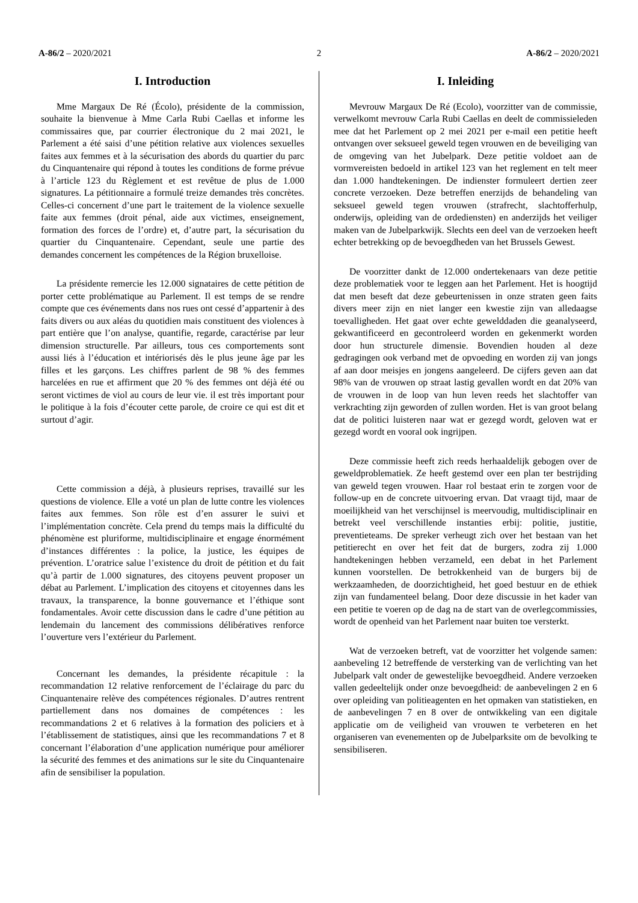A-86/2 – 2020/2021 2 A-86/2 – 2020/2021
I. Introduction
Mme Margaux De Ré (Écolo), présidente de la commission, souhaite la bienvenue à Mme Carla Rubi Caellas et informe les commissaires que, par courrier électronique du 2 mai 2021, le Parlement a été saisi d’une pétition relative aux violences sexuelles faites aux femmes et à la sécurisation des abords du quartier du parc du Cinquantenaire qui répond à toutes les conditions de forme prévue à l’article 123 du Règlement et est revêtue de plus de 1.000 signatures. La pétitionnaire a formulé treize demandes très concrètes. Celles-ci concernent d’une part le traitement de la violence sexuelle faite aux femmes (droit pénal, aide aux victimes, enseignement, formation des forces de l’ordre) et, d’autre part, la sécurisation du quartier du Cinquantenaire. Cependant, seule une partie des demandes concernent les compétences de la Région bruxelloise.
La présidente remercie les 12.000 signataires de cette pétition de porter cette problématique au Parlement. Il est temps de se rendre compte que ces événements dans nos rues ont cessé d’appartenir à des faits divers ou aux aléas du quotidien mais constituent des violences à part entière que l’on analyse, quantifie, regarde, caractérise par leur dimension structurelle. Par ailleurs, tous ces comportements sont aussi liés à l’éducation et intériorisés dès le plus jeune âge par les filles et les garçons. Les chiffres parlent de 98 % des femmes harcelées en rue et affirment que 20 % des femmes ont déjà été ou seront victimes de viol au cours de leur vie. il est très important pour le politique à la fois d’écouter cette parole, de croire ce qui est dit et surtout d’agir.
Cette commission a déjà, à plusieurs reprises, travaillé sur les questions de violence. Elle a voté un plan de lutte contre les violences faites aux femmes. Son rôle est d’en assurer le suivi et l’implémentation concrète. Cela prend du temps mais la difficulté du phénomène est pluriforme, multidisciplinaire et engage énormément d’instances différentes : la police, la justice, les équipes de prévention. L’oratrice salue l’existence du droit de pétition et du fait qu’à partir de 1.000 signatures, des citoyens peuvent proposer un débat au Parlement. L’implication des citoyens et citoyennes dans les travaux, la transparence, la bonne gouvernance et l’éthique sont fondamentales. Avoir cette discussion dans le cadre d’une pétition au lendemain du lancement des commissions délibératives renforce l’ouverture vers l’extérieur du Parlement.
Concernant les demandes, la présidente récapitule : la recommandation 12 relative renforcement de l’éclairage du parc du Cinquantenaire relève des compétences régionales. D’autres rentrent partiellement dans nos domaines de compétences : les recommandations 2 et 6 relatives à la formation des policiers et à l’établissement de statistiques, ainsi que les recommandations 7 et 8 concernant l’élaboration d’une application numérique pour améliorer la sécurité des femmes et des animations sur le site du Cinquantenaire afin de sensibiliser la population.
I. Inleiding
Mevrouw Margaux De Ré (Ecolo), voorzitter van de commissie, verwelkomt mevrouw Carla Rubi Caellas en deelt de commissieleden mee dat het Parlement op 2 mei 2021 per e-mail een petitie heeft ontvangen over seksueel geweld tegen vrouwen en de beveiliging van de omgeving van het Jubelpark. Deze petitie voldoet aan de vormvereisten bedoeld in artikel 123 van het reglement en telt meer dan 1.000 handtekeningen. De indienster formuleert dertien zeer concrete verzoeken. Deze betreffen enerzijds de behandeling van seksueel geweld tegen vrouwen (strafrecht, slachtofferhulp, onderwijs, opleiding van de ordediensten) en anderzijds het veiliger maken van de Jubelparkwijk. Slechts een deel van de verzoeken heeft echter betrekking op de bevoegdheden van het Brussels Gewest.
De voorzitter dankt de 12.000 ondertekenaars van deze petitie deze problematiek voor te leggen aan het Parlement. Het is hoogtijd dat men beseft dat deze gebeurtenissen in onze straten geen faits divers meer zijn en niet langer een kwestie zijn van alledaagse toevalligheden. Het gaat over echte gewelddaden die geanalyseerd, gekwantificeerd en gecontroleerd worden en gekenmerkt worden door hun structurele dimensie. Bovendien houden al deze gedragingen ook verband met de opvoeding en worden zij van jongs af aan door meisjes en jongens aangeleerd. De cijfers geven aan dat 98% van de vrouwen op straat lastig gevallen wordt en dat 20% van de vrouwen in de loop van hun leven reeds het slachtoffer van verkrachting zijn geworden of zullen worden. Het is van groot belang dat de politici luisteren naar wat er gezegd wordt, geloven wat er gezegd wordt en vooral ook ingrijpen.
Deze commissie heeft zich reeds herhaaldelijk gebogen over de geweldproblematiek. Ze heeft gestemd over een plan ter bestrijding van geweld tegen vrouwen. Haar rol bestaat erin te zorgen voor de follow-up en de concrete uitvoering ervan. Dat vraagt tijd, maar de moeilijkheid van het verschijnsel is meervoudig, multidisciplinair en betrekt veel verschillende instanties erbij: politie, justitie, preventieteams. De spreker verheugt zich over het bestaan van het petitierecht en over het feit dat de burgers, zodra zij 1.000 handtekeningen hebben verzameld, een debat in het Parlement kunnen voorstellen. De betrokkenheid van de burgers bij de werkzaamheden, de doorzichtigheid, het goed bestuur en de ethiek zijn van fundamenteel belang. Door deze discussie in het kader van een petitie te voeren op de dag na de start van de overlegcommissies, wordt de openheid van het Parlement naar buiten toe versterkt.
Wat de verzoeken betreft, vat de voorzitter het volgende samen: aanbeveling 12 betreffende de versterking van de verlichting van het Jubelpark valt onder de gewestelijke bevoegdheid. Andere verzoeken vallen gedeeltelijk onder onze bevoegdheid: de aanbevelingen 2 en 6 over opleiding van politieagenten en het opmaken van statistieken, en de aanbevelingen 7 en 8 over de ontwikkeling van een digitale applicatie om de veiligheid van vrouwen te verbeteren en het organiseren van evenementen op de Jubelparksite om de bevolking te sensibiliseren.